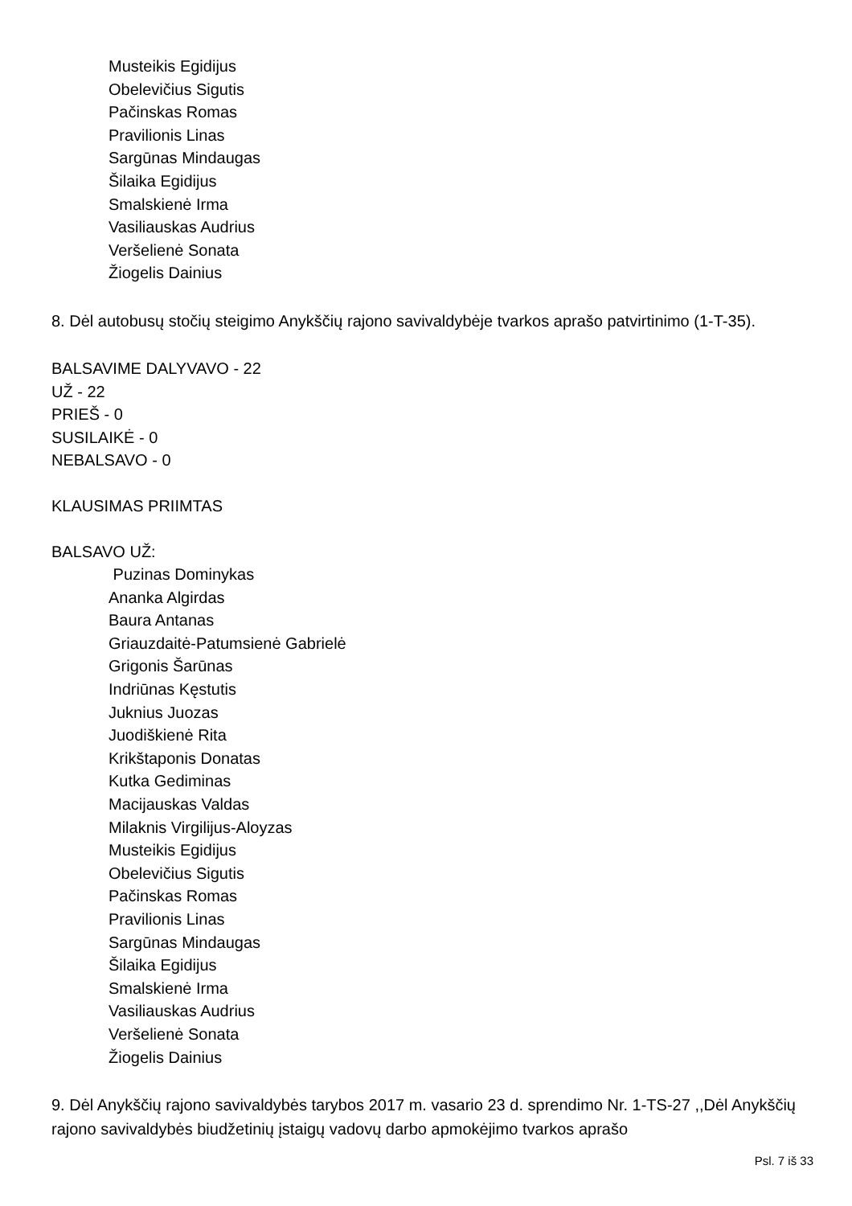Musteikis Egidijus
Obelevičius Sigutis
Pačinskas Romas
Pravilionis Linas
Sargūnas Mindaugas
Šilaika Egidijus
Smalskienė Irma
Vasiliauskas Audrius
Veršelienė Sonata
Žiogelis Dainius
8. Dėl autobusų stočių steigimo Anykščių rajono savivaldybėje tvarkos aprašo patvirtinimo (1-T-35).
BALSAVIME DALYVAVO - 22
UŽ - 22
PRIEŠ - 0
SUSILAIKĖ - 0
NEBALSAVO - 0
KLAUSIMAS PRIIMTAS
BALSAVO UŽ:
Puzinas Dominykas
Ananka Algirdas
Baura Antanas
Griauzdaitė-Patumsienė Gabrielė
Grigonis Šarūnas
Indriūnas Kęstutis
Juknius Juozas
Juodiškienė Rita
Krikštaponis Donatas
Kutka Gediminas
Macijauskas Valdas
Milaknis Virgilijus-Aloyzas
Musteikis Egidijus
Obelevičius Sigutis
Pačinskas Romas
Pravilionis Linas
Sargūnas Mindaugas
Šilaika Egidijus
Smalskienė Irma
Vasiliauskas Audrius
Veršelienė Sonata
Žiogelis Dainius
9. Dėl Anykščių rajono savivaldybės tarybos 2017 m. vasario 23 d. sprendimo Nr. 1-TS-27 ,,Dėl Anykščių rajono savivaldybės biudžetinių įstaigų vadovų darbo apmokėjimo tvarkos aprašo
Psl. 7 iš 33